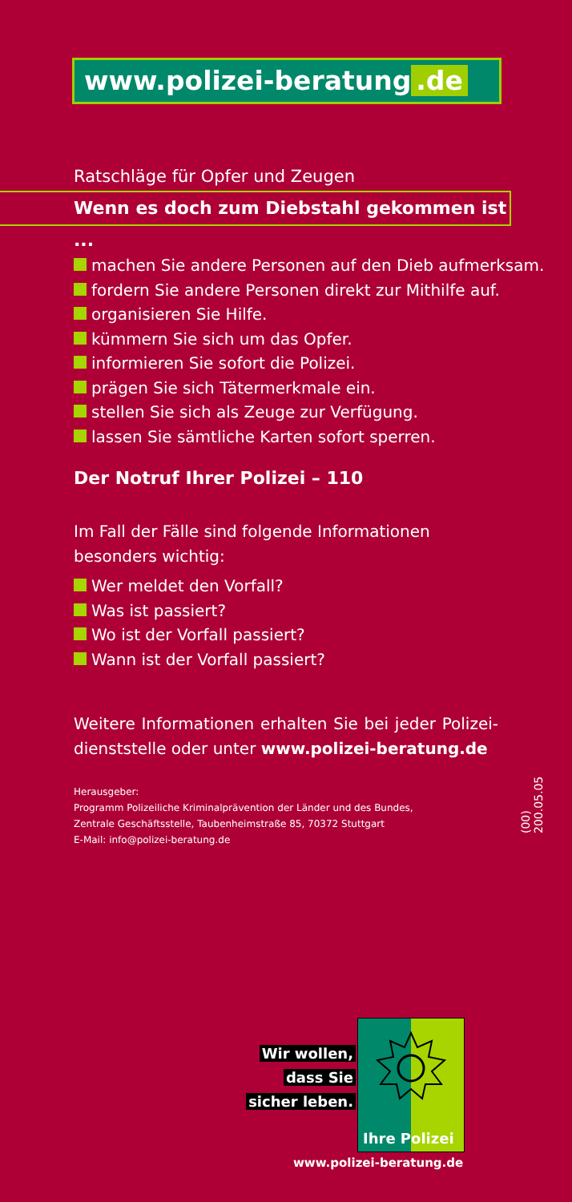www.polizei-beratung.de
Ratschläge für Opfer und Zeugen
Wenn es doch zum Diebstahl gekommen ist ...
machen Sie andere Personen auf den Dieb aufmerksam.
fordern Sie andere Personen direkt zur Mithilfe auf.
organisieren Sie Hilfe.
kümmern Sie sich um das Opfer.
informieren Sie sofort die Polizei.
prägen Sie sich Tätermerkmale ein.
stellen Sie sich als Zeuge zur Verfügung.
lassen Sie sämtliche Karten sofort sperren.
Der Notruf Ihrer Polizei – 110
Im Fall der Fälle sind folgende Informationen besonders wichtig:
Wer meldet den Vorfall?
Was ist passiert?
Wo ist der Vorfall passiert?
Wann ist der Vorfall passiert?
Weitere Informationen erhalten Sie bei jeder Polizei­dienststelle oder unter www.polizei-beratung.de
Herausgeber:
Programm Polizeiliche Kriminalprävention der Länder und des Bundes,
Zentrale Geschäftsstelle, Taubenheimstraße 85, 70372 Stuttgart
E-Mail: info@polizei-beratung.de
(00) 200.05.05
Wir wollen,
dass Sie
sicher leben.
Ihre Polizei
www.polizei-beratung.de